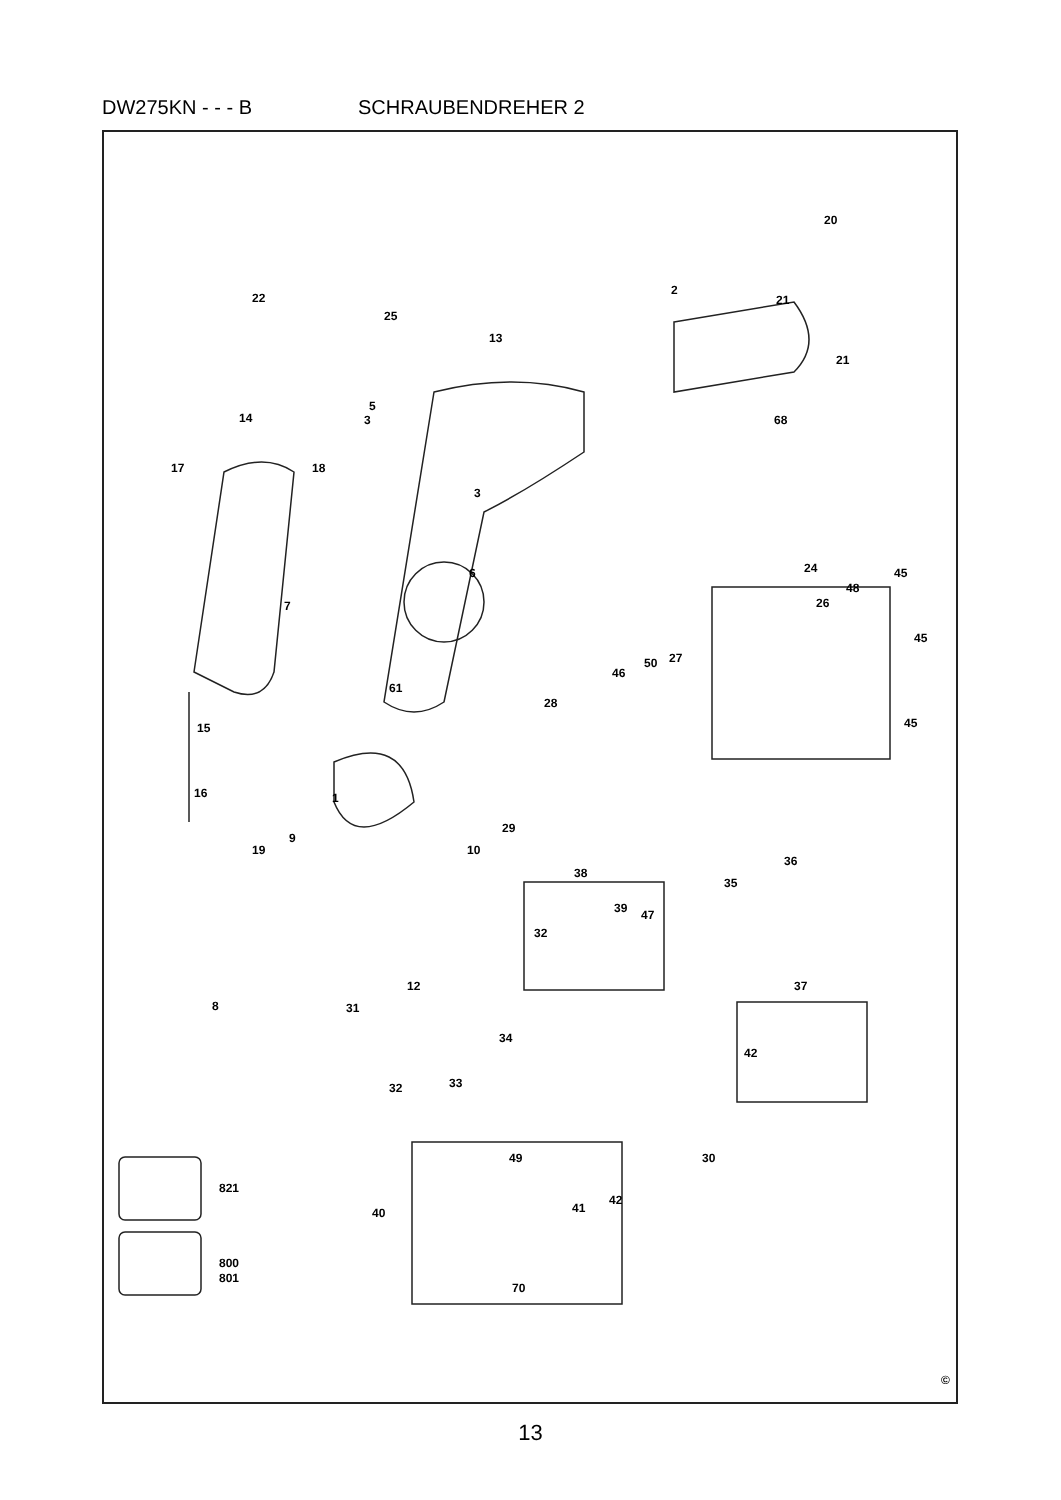DW275KN - - - B SCHRAUBENDREHER 2
©
22
25
13
2
20
21
21
68
14
3
5
17
18
3
6
7
24
45
48
26
45
45
50
27
46
28
61
15
16
1
9
19
10
29
38
36
35
39
47
32
8
12
31
34
32
33
37
42
30
49
42
41
40
70
821
800
801
13